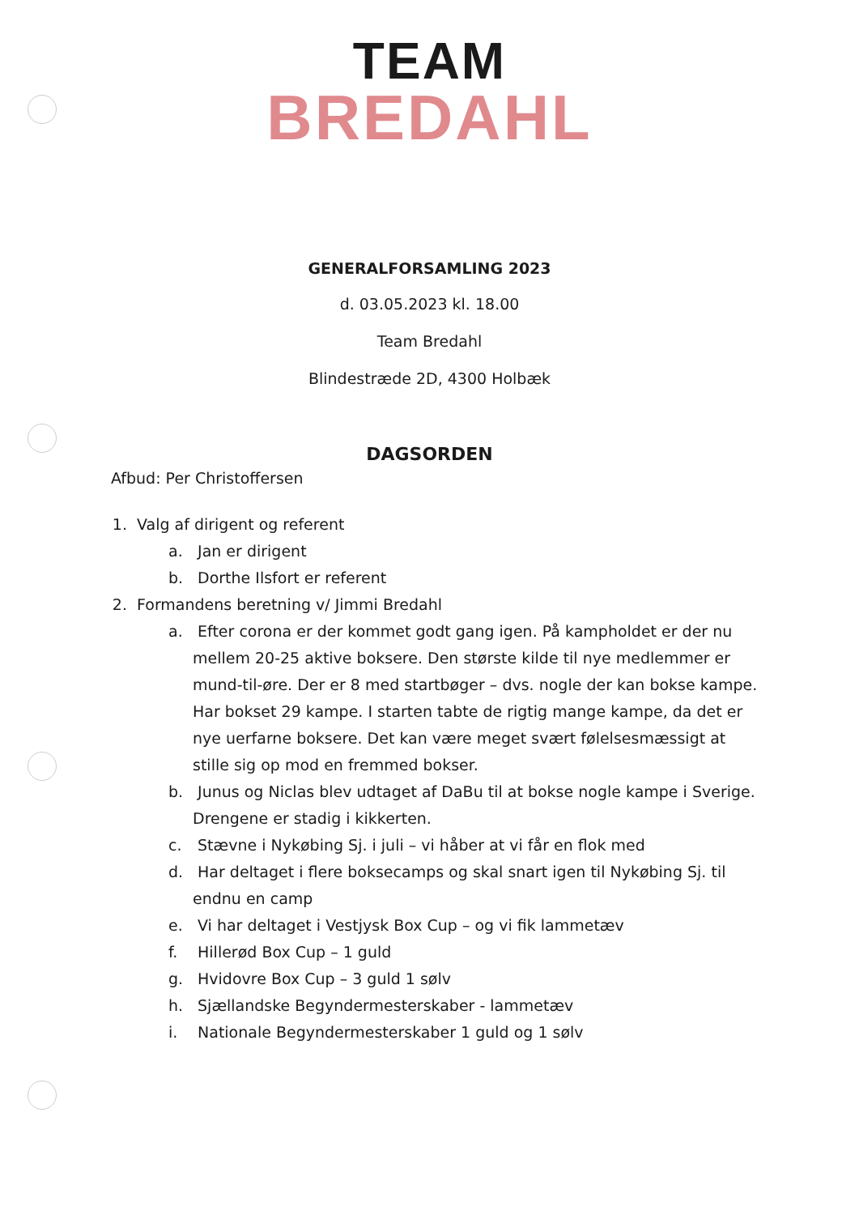TEAM
BREDAHL
GENERALFORSAMLING 2023
d. 03.05.2023 kl. 18.00
Team Bredahl
Blindestræde 2D, 4300 Holbæk
DAGSORDEN
Afbud: Per Christoffersen
1. Valg af dirigent og referent
a. Jan er dirigent
b. Dorthe Ilsfort er referent
2. Formandens beretning v/ Jimmi Bredahl
a. Efter corona er der kommet godt gang igen. På kampholdet er der nu mellem 20-25 aktive boksere. Den største kilde til nye medlemmer er mund-til-øre. Der er 8 med startbøger – dvs. nogle der kan bokse kampe. Har bokset 29 kampe. I starten tabte de rigtig mange kampe, da det er nye uerfarne boksere. Det kan være meget svært følelsesmæssigt at stille sig op mod en fremmed bokser.
b. Junus og Niclas blev udtaget af DaBu til at bokse nogle kampe i Sverige. Drengene er stadig i kikkerten.
c. Stævne i Nykøbing Sj. i juli – vi håber at vi får en flok med
d. Har deltaget i flere boksecamps og skal snart igen til Nykøbing Sj. til endnu en camp
e. Vi har deltaget i Vestjysk Box Cup – og vi fik lammetæv
f. Hillerød Box Cup – 1 guld
g. Hvidovre Box Cup – 3 guld 1 sølv
h. Sjællandske Begyndermesterskaber - lammetæv
i. Nationale Begyndermesterskaber 1 guld og 1 sølv